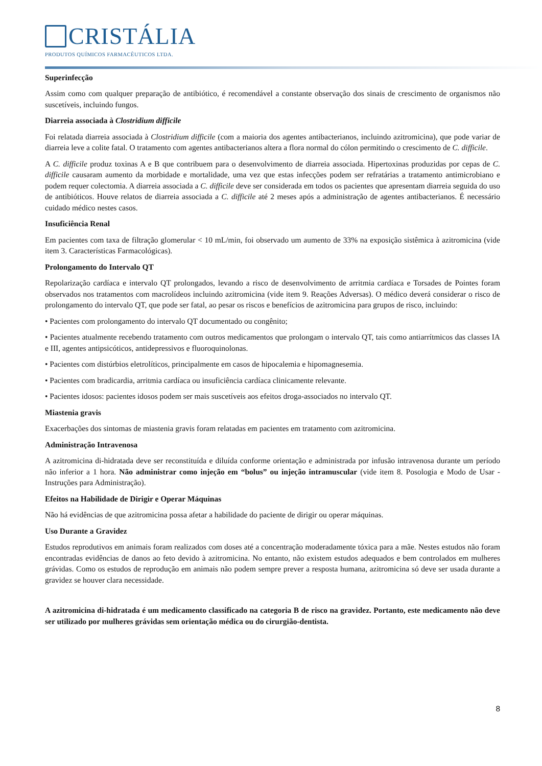CRISTÁLIA
PRODUTOS QUÍMICOS FARMACÊUTICOS LTDA.
Superinfecção
Assim como com qualquer preparação de antibiótico, é recomendável a constante observação dos sinais de crescimento de organismos não suscetíveis, incluindo fungos.
Diarreia associada à Clostridium difficile
Foi relatada diarreia associada à Clostridium difficile (com a maioria dos agentes antibacterianos, incluindo azitromicina), que pode variar de diarreia leve a colite fatal. O tratamento com agentes antibacterianos altera a flora normal do cólon permitindo o crescimento de C. difficile.
A C. difficile produz toxinas A e B que contribuem para o desenvolvimento de diarreia associada. Hipertoxinas produzidas por cepas de C. difficile causaram aumento da morbidade e mortalidade, uma vez que estas infecções podem ser refratárias a tratamento antimicrobiano e podem requer colectomia. A diarreia associada a C. difficile deve ser considerada em todos os pacientes que apresentam diarreia seguida do uso de antibióticos. Houve relatos de diarreia associada a C. difficile até 2 meses após a administração de agentes antibacterianos. É necessário cuidado médico nestes casos.
Insuficiência Renal
Em pacientes com taxa de filtração glomerular < 10 mL/min, foi observado um aumento de 33% na exposição sistêmica à azitromicina (vide item 3. Características Farmacológicas).
Prolongamento do Intervalo QT
Repolarização cardíaca e intervalo QT prolongados, levando a risco de desenvolvimento de arritmia cardíaca e Torsades de Pointes foram observados nos tratamentos com macrolídeos incluindo azitromicina (vide item 9. Reações Adversas). O médico deverá considerar o risco de prolongamento do intervalo QT, que pode ser fatal, ao pesar os riscos e benefícios de azitromicina para grupos de risco, incluindo:
• Pacientes com prolongamento do intervalo QT documentado ou congênito;
• Pacientes atualmente recebendo tratamento com outros medicamentos que prolongam o intervalo QT, tais como antiarrítmicos das classes IA e III, agentes antipsicóticos, antidepressivos e fluoroquinolonas.
• Pacientes com distúrbios eletrolíticos, principalmente em casos de hipocalemia e hipomagnesemia.
• Pacientes com bradicardia, arritmia cardíaca ou insuficiência cardíaca clinicamente relevante.
• Pacientes idosos: pacientes idosos podem ser mais suscetíveis aos efeitos droga-associados no intervalo QT.
Miastenia gravis
Exacerbações dos sintomas de miastenia gravis foram relatadas em pacientes em tratamento com azitromicina.
Administração Intravenosa
A azitromicina di-hidratada deve ser reconstituída e diluída conforme orientação e administrada por infusão intravenosa durante um período não inferior a 1 hora. Não administrar como injeção em “bolus” ou injeção intramuscular (vide item 8. Posologia e Modo de Usar - Instruções para Administração).
Efeitos na Habilidade de Dirigir e Operar Máquinas
Não há evidências de que azitromicina possa afetar a habilidade do paciente de dirigir ou operar máquinas.
Uso Durante a Gravidez
Estudos reprodutivos em animais foram realizados com doses até a concentração moderadamente tóxica para a mãe. Nestes estudos não foram encontradas evidências de danos ao feto devido à azitromicina. No entanto, não existem estudos adequados e bem controlados em mulheres grávidas. Como os estudos de reprodução em animais não podem sempre prever a resposta humana, azitromicina só deve ser usada durante a gravidez se houver clara necessidade.
A azitromicina di-hidratada é um medicamento classificado na categoria B de risco na gravidez. Portanto, este medicamento não deve ser utilizado por mulheres grávidas sem orientação médica ou do cirurgião-dentista.
8